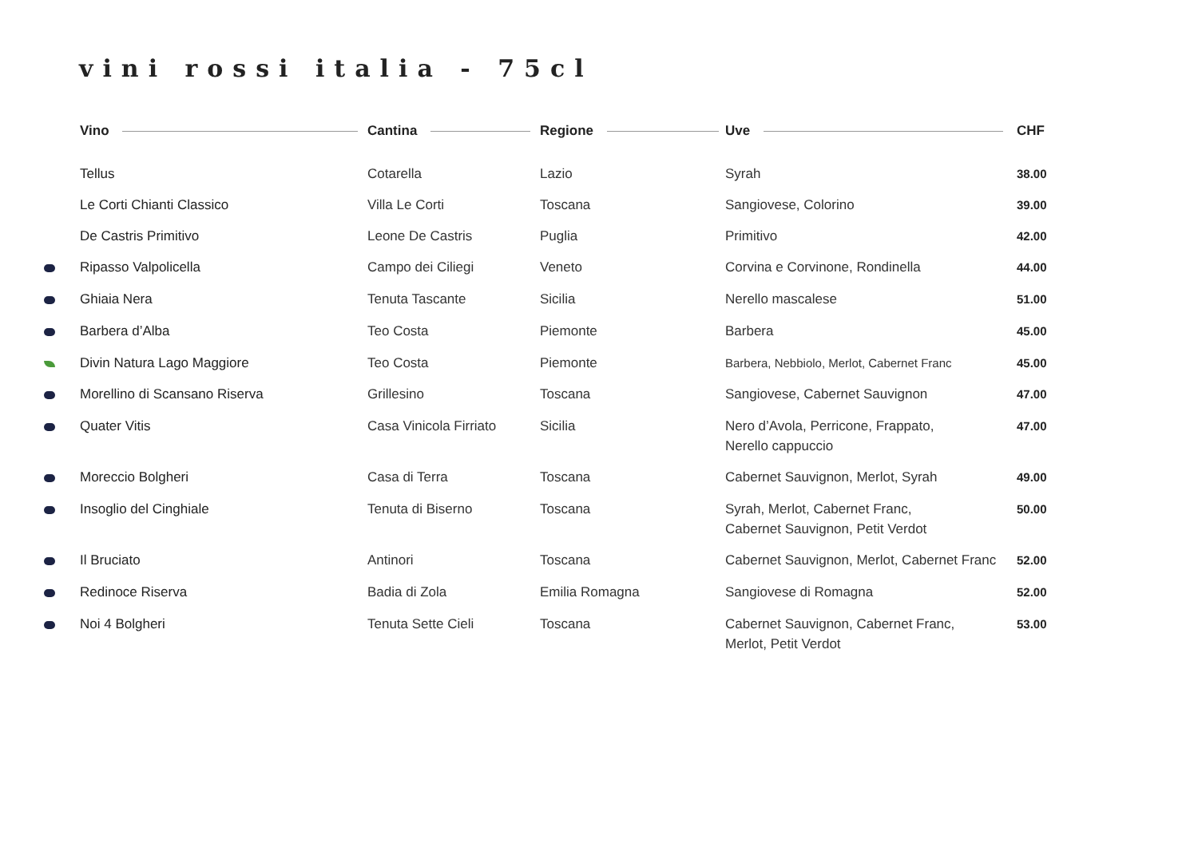vini rossi italia - 75cl
| | Vino | Cantina | Regione | Uve | CHF |
| --- | --- | --- | --- | --- | --- |
| | Tellus | Cotarella | Lazio | Syrah | 38.00 |
| | Le Corti Chianti Classico | Villa Le Corti | Toscana | Sangiovese, Colorino | 39.00 |
| | De Castris Primitivo | Leone De Castris | Puglia | Primitivo | 42.00 |
| | Ripasso Valpolicella | Campo dei Ciliegi | Veneto | Corvina e Corvinone, Rondinella | 44.00 |
| | Ghiaia Nera | Tenuta Tascante | Sicilia | Nerello mascalese | 51.00 |
| | Barbera d’Alba | Teo Costa | Piemonte | Barbera | 45.00 |
| | Divin Natura Lago Maggiore | Teo Costa | Piemonte | Barbera, Nebbiolo, Merlot, Cabernet Franc | 45.00 |
| | Morellino di Scansano Riserva | Grillesino | Toscana | Sangiovese, Cabernet Sauvignon | 47.00 |
| | Quater Vitis | Casa Vinicola Firriato | Sicilia | Nero d’Avola, Perricone, Frappato, Nerello cappuccio | 47.00 |
| | Moreccio Bolgheri | Casa di Terra | Toscana | Cabernet Sauvignon, Merlot, Syrah | 49.00 |
| | Insoglio del Cinghiale | Tenuta di Biserno | Toscana | Syrah, Merlot, Cabernet Franc, Cabernet Sauvignon, Petit Verdot | 50.00 |
| | Il Bruciato | Antinori | Toscana | Cabernet Sauvignon, Merlot, Cabernet Franc | 52.00 |
| | Redinoce Riserva | Badia di Zola | Emilia Romagna | Sangiovese di Romagna | 52.00 |
| | Noi 4 Bolgheri | Tenuta Sette Cieli | Toscana | Cabernet Sauvignon, Cabernet Franc, Merlot, Petit Verdot | 53.00 |